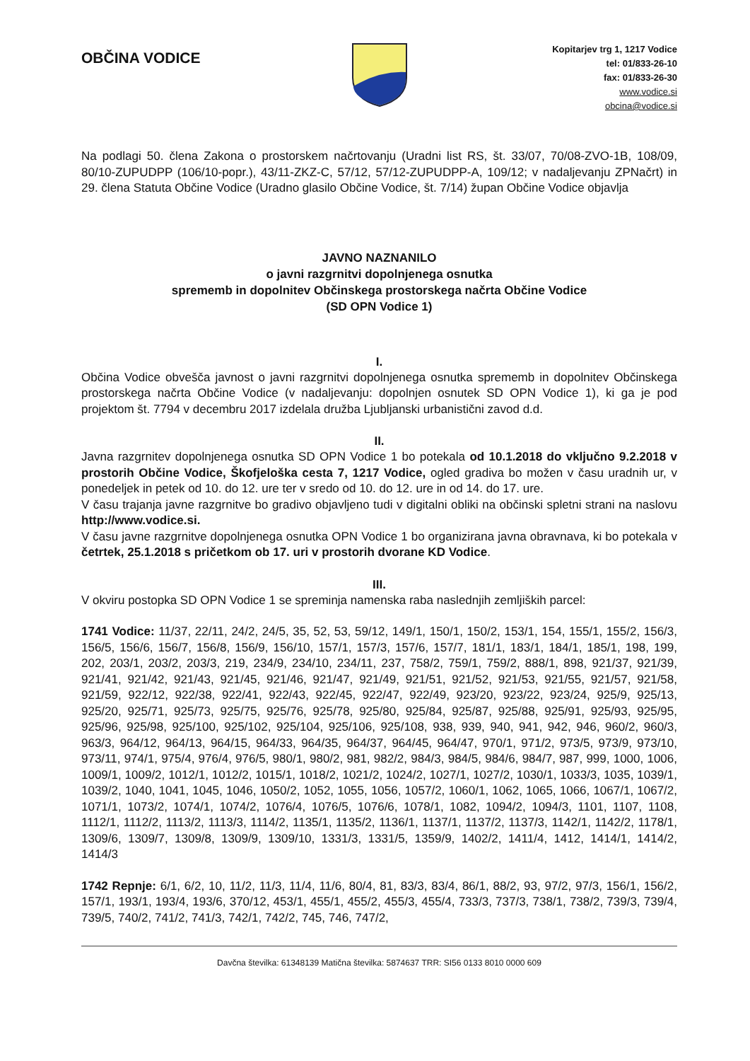OBČINA VODICE
Kopitarjev trg 1, 1217 Vodice
tel: 01/833-26-10
fax: 01/833-26-30
www.vodice.si
obcina@vodice.si
Na podlagi 50. člena Zakona o prostorskem načrtovanju (Uradni list RS, št. 33/07, 70/08-ZVO-1B, 108/09, 80/10-ZUPUDPP (106/10-popr.), 43/11-ZKZ-C, 57/12, 57/12-ZUPUDPP-A, 109/12; v nadaljevanju ZPNačrt) in 29. člena Statuta Občine Vodice (Uradno glasilo Občine Vodice, št. 7/14) župan Občine Vodice objavlja
JAVNO NAZNANILO
o javni razgrnitvi dopolnjenega osnutka
sprememb in dopolnitev Občinskega prostorskega načrta Občine Vodice
(SD OPN Vodice 1)
I.
Občina Vodice obvešča javnost o javni razgrnitvi dopolnjenega osnutka sprememb in dopolnitev Občinskega prostorskega načrta Občine Vodice (v nadaljevanju: dopolnjen osnutek SD OPN Vodice 1), ki ga je pod projektom št. 7794 v decembru 2017 izdelala družba Ljubljanski urbanistični zavod d.d.
II.
Javna razgrnitev dopolnjenega osnutka SD OPN Vodice 1 bo potekala od 10.1.2018 do vključno 9.2.2018 v prostorih Občine Vodice, Škofjeloška cesta 7, 1217 Vodice, ogled gradiva bo možen v času uradnih ur, v ponedeljek in petek od 10. do 12. ure ter v sredo od 10. do 12. ure in od 14. do 17. ure.
V času trajanja javne razgrnitve bo gradivo objavljeno tudi v digitalni obliki na občinski spletni strani na naslovu http://www.vodice.si.
V času javne razgrnitve dopolnjenega osnutka OPN Vodice 1 bo organizirana javna obravnava, ki bo potekala v četrtek, 25.1.2018 s pričetkom ob 17. uri v prostorih dvorane KD Vodice.
III.
V okviru postopka SD OPN Vodice 1 se spreminja namenska raba naslednjih zemljiških parcel:
1741 Vodice: 11/37, 22/11, 24/2, 24/5, 35, 52, 53, 59/12, 149/1, 150/1, 150/2, 153/1, 154, 155/1, 155/2, 156/3, 156/5, 156/6, 156/7, 156/8, 156/9, 156/10, 157/1, 157/3, 157/6, 157/7, 181/1, 183/1, 184/1, 185/1, 198, 199, 202, 203/1, 203/2, 203/3, 219, 234/9, 234/10, 234/11, 237, 758/2, 759/1, 759/2, 888/1, 898, 921/37, 921/39, 921/41, 921/42, 921/43, 921/45, 921/46, 921/47, 921/49, 921/51, 921/52, 921/53, 921/55, 921/57, 921/58, 921/59, 922/12, 922/38, 922/41, 922/43, 922/45, 922/47, 922/49, 923/20, 923/22, 923/24, 925/9, 925/13, 925/20, 925/71, 925/73, 925/75, 925/76, 925/78, 925/80, 925/84, 925/87, 925/88, 925/91, 925/93, 925/95, 925/96, 925/98, 925/100, 925/102, 925/104, 925/106, 925/108, 938, 939, 940, 941, 942, 946, 960/2, 960/3, 963/3, 964/12, 964/13, 964/15, 964/33, 964/35, 964/37, 964/45, 964/47, 970/1, 971/2, 973/5, 973/9, 973/10, 973/11, 974/1, 975/4, 976/4, 976/5, 980/1, 980/2, 981, 982/2, 984/3, 984/5, 984/6, 984/7, 987, 999, 1000, 1006, 1009/1, 1009/2, 1012/1, 1012/2, 1015/1, 1018/2, 1021/2, 1024/2, 1027/1, 1027/2, 1030/1, 1033/3, 1035, 1039/1, 1039/2, 1040, 1041, 1045, 1046, 1050/2, 1052, 1055, 1056, 1057/2, 1060/1, 1062, 1065, 1066, 1067/1, 1067/2, 1071/1, 1073/2, 1074/1, 1074/2, 1076/4, 1076/5, 1076/6, 1078/1, 1082, 1094/2, 1094/3, 1101, 1107, 1108, 1112/1, 1112/2, 1113/2, 1113/3, 1114/2, 1135/1, 1135/2, 1136/1, 1137/1, 1137/2, 1137/3, 1142/1, 1142/2, 1178/1, 1309/6, 1309/7, 1309/8, 1309/9, 1309/10, 1331/3, 1331/5, 1359/9, 1402/2, 1411/4, 1412, 1414/1, 1414/2, 1414/3
1742 Repnje: 6/1, 6/2, 10, 11/2, 11/3, 11/4, 11/6, 80/4, 81, 83/3, 83/4, 86/1, 88/2, 93, 97/2, 97/3, 156/1, 156/2, 157/1, 193/1, 193/4, 193/6, 370/12, 453/1, 455/1, 455/2, 455/3, 455/4, 733/3, 737/3, 738/1, 738/2, 739/3, 739/4, 739/5, 740/2, 741/2, 741/3, 742/1, 742/2, 745, 746, 747/2,
Davčna številka: 61348139 Matična številka: 5874637 TRR: SI56 0133 8010 0000 609